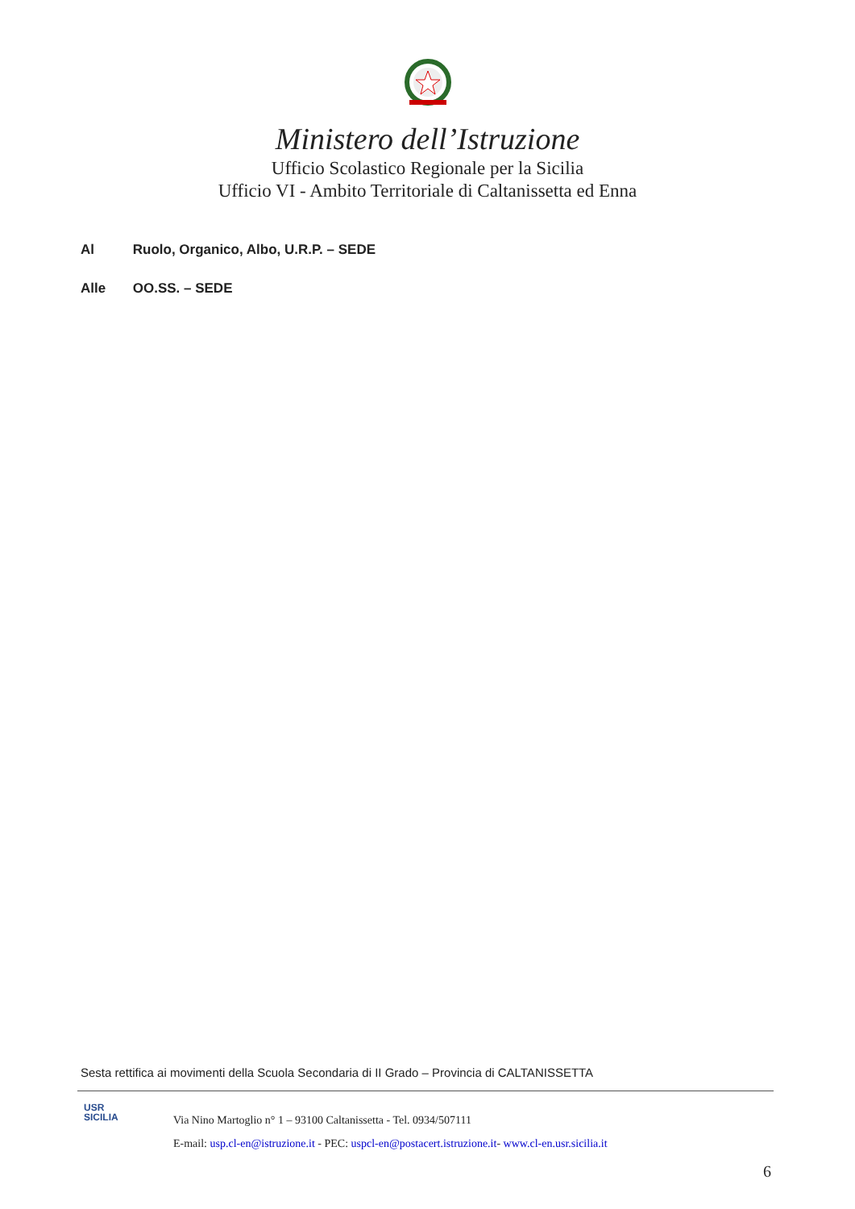Ministero dell’Istruzione
Ufficio Scolastico Regionale per la Sicilia
Ufficio VI - Ambito Territoriale di Caltanissetta ed Enna
Al Ruolo, Organico, Albo, U.R.P. – SEDE
Alle OO.SS. – SEDE
Sesta rettifica ai movimenti della Scuola Secondaria di II Grado – Provincia di CALTANISSETTA
USR
SICILIA
Via Nino Martoglio n° 1 – 93100 Caltanissetta - Tel. 0934/507111
E-mail: usp.cl-en@istruzione.it - PEC: uspcl-en@postacert.istruzione.it- www.cl-en.usr.sicilia.it
6